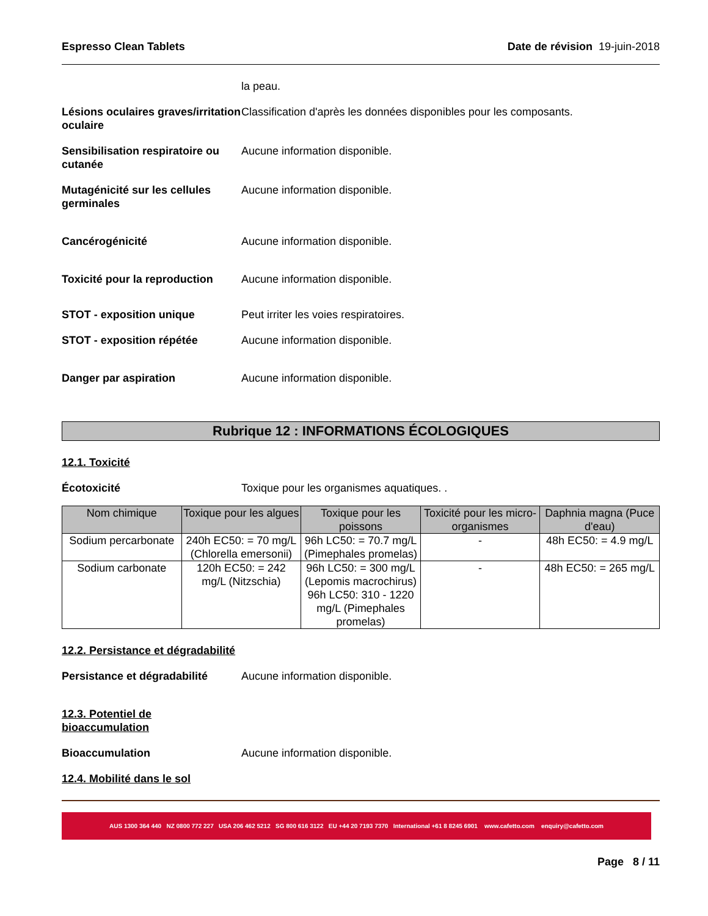Espresso Clean Tablets Date de révision 19-juin-2018
la peau.
Lésions oculaires graves/irritation oculaire
Classification d'après les données disponibles pour les composants.
Sensibilisation respiratoire ou cutanée
Aucune information disponible.
Mutagénicité sur les cellules germinales
Aucune information disponible.
Cancérogénicité Aucune information disponible.
Toxicité pour la reproduction
Aucune information disponible.
STOT - exposition unique Peut irriter les voies respiratoires.
STOT - exposition répétée Aucune information disponible.
Danger par aspiration Aucune information disponible.
Rubrique 12 : INFORMATIONS ÉCOLOGIQUES
12.1. Toxicité
Écotoxicité Toxique pour les organismes aquatiques. .
| Nom chimique | Toxique pour les algues | Toxique pour les poissons | Toxicité pour les micro-organismes | Daphnia magna (Puce d'eau) |
| --- | --- | --- | --- | --- |
| Sodium percarbonate | 240h EC50: = 70 mg/L (Chlorella emersonii) | 96h LC50: = 70.7 mg/L (Pimephales promelas) | - | 48h EC50: = 4.9 mg/L |
| Sodium carbonate | 120h EC50: = 242 mg/L (Nitzschia) | 96h LC50: = 300 mg/L (Lepomis macrochirus) 96h LC50: 310 - 1220 mg/L (Pimephales promelas) | - | 48h EC50: = 265 mg/L |
12.2. Persistance et dégradabilité
Persistance et dégradabilité
Aucune information disponible.
12.3. Potentiel de bioaccumulation
Bioaccumulation Aucune information disponible.
12.4. Mobilité dans le sol
AUS 1300 364 440 NZ 0800 772 227 USA 206 462 5212 SG 800 616 3122 EU +44 20 7193 7370 International +61 8 8245 6901 www.cafetto.com enquiry@cafetto.com
Page 8 / 11